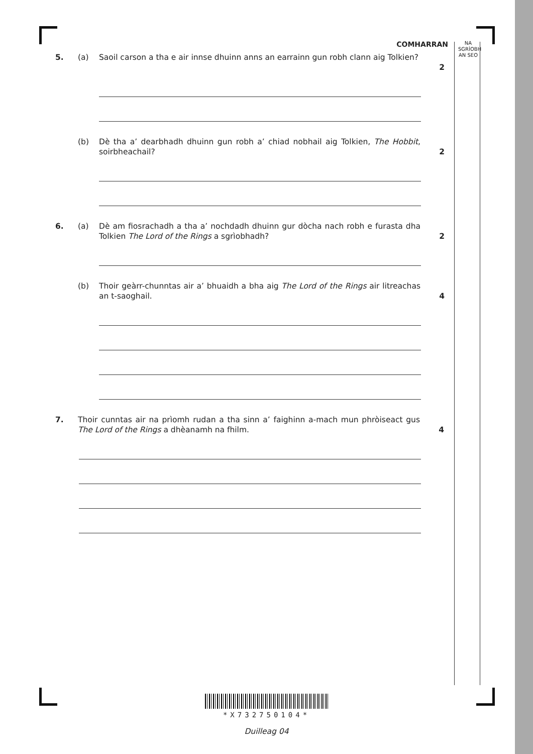NA
SGRÌOBH
AN SEO
COMHARRAN
5. (a) Saoil carson a tha e air innse dhuinn anns an earrainn gun robh clann aig Tolkien?
2
(b) Dè tha a’ dearbhadh dhuinn gun robh a’ chiad nobhail aig Tolkien, The Hobbit, soirbheachail?
2
6. (a) Dè am fiosrachadh a tha a’ nochdadh dhuinn gur dòcha nach robh e furasta dha Tolkien The Lord of the Rings a sgrìobhadh?
2
(b) Thoir geàrr-chunntas air a’ bhuaidh a bha aig The Lord of the Rings air litreachas an t-saoghail.
4
7. Thoir cunntas air na prìomh rudan a tha sinn a’ faighinn a-mach mun phròiseact gus The Lord of the Rings a dhèanamh na fhilm.
4
*X732750104*
Duilleag 04